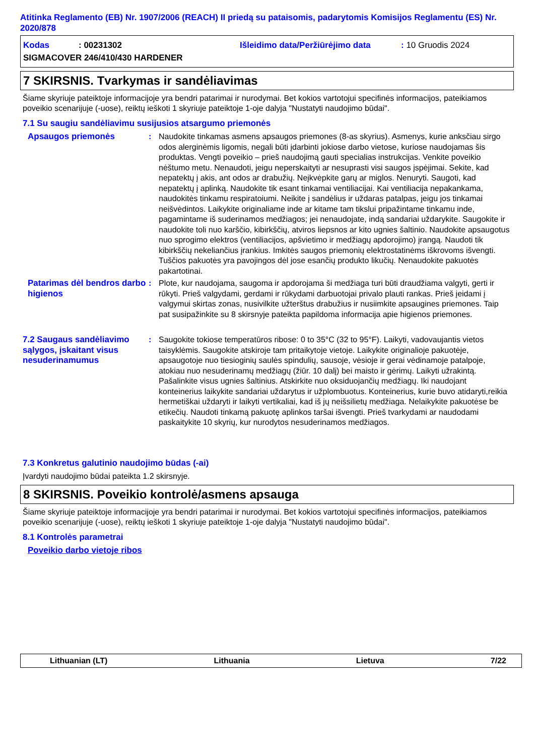Atitinka Reglamento (EB) Nr. 1907/2006 (REACH) II priedą su pataisomis, padarytomis Komisijos Reglamentu (ES) Nr. 2020/878
Kodas: 00231302 Išleidimo data/Peržiūrėjimo data: 10 Gruodis 2024
SIGMACOVER 246/410/430 HARDENER
7 SKIRSNIS. Tvarkymas ir sandėliavimas
Šiame skyriuje pateiktoje informacijoje yra bendri patarimai ir nurodymai. Bet kokios vartotojui specifinės informacijos, pateikiamos poveikio scenarijuje (-uose), reiktų ieškoti 1 skyriuje pateiktoje 1-oje dalyja "Nustatyti naudojimo būdai".
7.1 Su saugiu sandėliavimu susijusios atsargumo priemonės
Apsaugos priemonės : Naudokite tinkamas asmens apsaugos priemones (8-as skyrius). Asmenys, kurie anksčiau sirgo odos alerginėmis ligomis, negali būti įdarbinti jokiose darbo vietose, kuriose naudojamas šis produktas. Vengti poveikio – prieš naudojimą gauti specialias instrukcijas. Venkite poveikio nėštumo metu. Nenaudoti, jeigu neperskaityti ar nesuprasti visi saugos įspėjimai. Sekite, kad nepatektų į akis, ant odos ar drabužių. Neįkvėpkite garų ar miglos. Nenuryti. Saugoti, kad nepatektų į aplinką. Naudokite tik esant tinkamai ventiliacijai. Kai ventiliacija nepakankama, naudokitės tinkamu respiratoiumi. Neikite į sandėlius ir uždaras patalpas, jeigu jos tinkamai neišvėdintos. Laikykite originaliame inde ar kitame tam tikslui pripažintame tinkamu inde, pagamintame iš suderinamos medžiagos; jei nenaudojate, indą sandariai uždarykite. Saugokite ir naudokite toli nuo karščio, kibirkščių, atviros liepsnos ar kito ugnies šaltinio. Naudokite apsaugotus nuo sprogimo elektros (ventiliacijos, apšvietimo ir medžiagų apdorojimo) įrangą. Naudoti tik kibirkščių nekeliančius įrankius. Imkitės saugos priemonių elektrostatinėms iškrovoms išvengti. Tuščios pakuotės yra pavojingos dėl jose esančių produkto likučių. Nenaudokite pakuotės pakartotinai.
Patarimas dėl bendros darbo higienos
: Plote, kur naudojama, saugoma ir apdorojama ši medžiaga turi būti draudžiama valgyti, gerti ir rūkyti. Prieš valgydami, gerdami ir rūkydami darbuotojai privalo plauti rankas. Prieš įeidami į valgymui skirtas zonas, nusivilkite užterštus drabužius ir nusiimkite apsaugines priemones. Taip pat susipažinkite su 8 skirsnyje pateikta papildoma informacija apie higienos priemones.
7.2 Saugaus sandėliavimo sąlygos, įskaitant visus nesuderinamumus
: Saugokite tokiose temperatūros ribose: 0 to 35°C (32 to 95°F). Laikyti, vadovaujantis vietos taisyklėmis. Saugokite atskiroje tam pritaikytoje vietoje. Laikykite originalioje pakuotėje, apsaugotoje nuo tiesioginių saulės spindulių, sausoje, vėsioje ir gerai vėdinamoje patalpoje, atokiau nuo nesuderinamų medžiagų (žiūr. 10 dalį) bei maisto ir gėrimų. Laikyti užrakintą. Pašalinkite visus ugnies šaltinius. Atskirkite nuo oksiduojančių medžiagų. Iki naudojant konteinerius laikykite sandariai uždarytus ir užplombuotus. Konteinerius, kurie buvo atidaryti,reikia hermetiškai uždaryti ir laikyti vertikaliai, kad iš jų neišsilietų medžiaga. Nelaikykite pakuotėse be etikečių. Naudoti tinkamą pakuotę aplinkos taršai išvengti. Prieš tvarkydami ar naudodami paskaitykite 10 skyrių, kur nurodytos nesuderinamos medžiagos.
7.3 Konkretus galutinio naudojimo būdas (-ai)
Įvardyti naudojimo būdai pateikta 1.2 skirsnyje.
8 SKIRSNIS. Poveikio kontrolė/asmens apsauga
Šiame skyriuje pateiktoje informacijoje yra bendri patarimai ir nurodymai. Bet kokios vartotojui specifinės informacijos, pateikiamos poveikio scenarijuje (-uose), reiktų ieškoti 1 skyriuje pateiktoje 1-oje dalyja "Nustatyti naudojimo būdai".
8.1 Kontrolės parametrai
Poveikio darbo vietoje ribos
Lithuanian (LT) Lithuania Lietuva 7/22